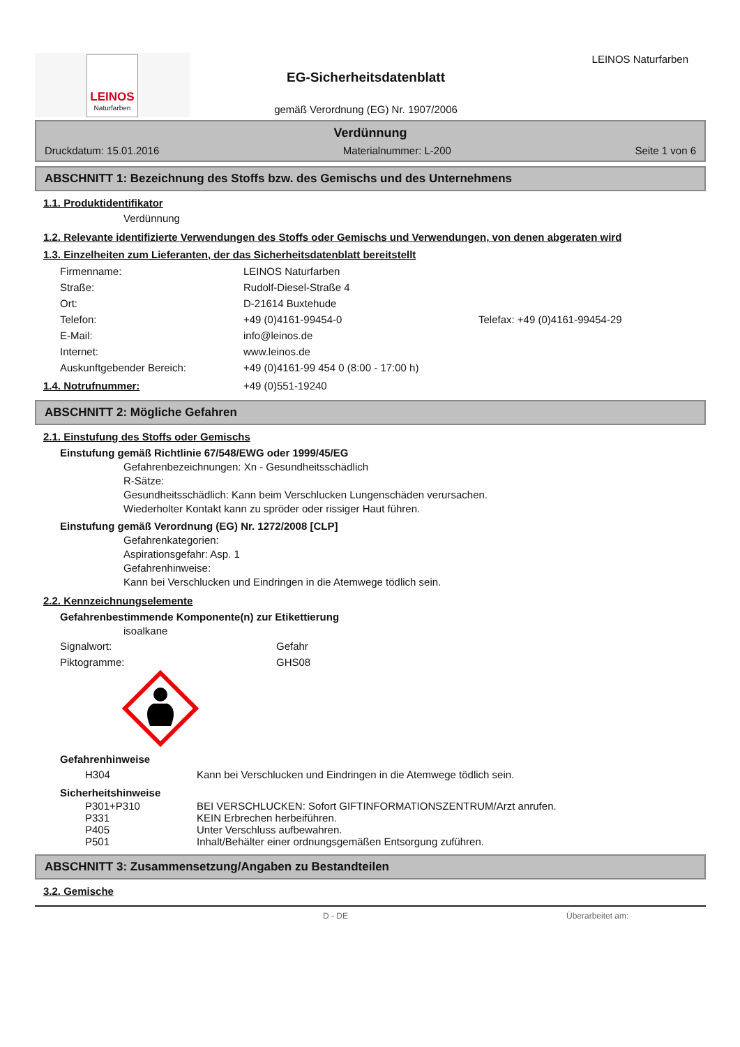LEINOS
Naturfarben
EG-Sicherheitsdatenblatt
gemäß Verordnung (EG) Nr. 1907/2006
LEINOS Naturfarben
Verdünnung
Druckdatum: 15.01.2016 Materialnummer: L-200 Seite 1 von 6
ABSCHNITT 1: Bezeichnung des Stoffs bzw. des Gemischs und des Unternehmens
1.1. Produktidentifikator
Verdünnung
1.2. Relevante identifizierte Verwendungen des Stoffs oder Gemischs und Verwendungen, von denen abgeraten wird
1.3. Einzelheiten zum Lieferanten, der das Sicherheitsdatenblatt bereitstellt
| Firmenname: | LEINOS Naturfarben | |
| Straße: | Rudolf-Diesel-Straße 4 | |
| Ort: | D-21614 Buxtehude | |
| Telefon: | +49 (0)4161-99454-0 | Telefax: +49 (0)4161-99454-29 |
| E-Mail: | info@leinos.de | |
| Internet: | www.leinos.de | |
| Auskunftgebender Bereich: | +49 (0)4161-99 454 0 (8:00 - 17:00 h) | |
1.4. Notrufnummer: +49 (0)551-19240
ABSCHNITT 2: Mögliche Gefahren
2.1. Einstufung des Stoffs oder Gemischs
Einstufung gemäß Richtlinie 67/548/EWG oder 1999/45/EG
Gefahrenbezeichnungen: Xn - Gesundheitsschädlich
R-Sätze:
Gesundheitsschädlich: Kann beim Verschlucken Lungenschäden verursachen.
Wiederholter Kontakt kann zu spröder oder rissiger Haut führen.
Einstufung gemäß Verordnung (EG) Nr. 1272/2008 [CLP]
Gefahrenkategorien:
Aspirationsgefahr: Asp. 1
Gefahrenhinweise:
Kann bei Verschlucken und Eindringen in die Atemwege tödlich sein.
2.2. Kennzeichnungselemente
Gefahrenbestimmende Komponente(n) zur Etikettierung
isoalkane
| Signalwort: | Gefahr |
| Piktogramme: | GHS08 |
Gefahrenhinweise
| H304 | Kann bei Verschlucken und Eindringen in die Atemwege tödlich sein. |
Sicherheitshinweise
| P301+P310 | BEI VERSCHLUCKEN: Sofort GIFTINFORMATIONSZENTRUM/Arzt anrufen. |
| P331 | KEIN Erbrechen herbeiführen. |
| P405 | Unter Verschluss aufbewahren. |
| P501 | Inhalt/Behälter einer ordnungsgemäßen Entsorgung zuführen. |
ABSCHNITT 3: Zusammensetzung/Angaben zu Bestandteilen
3.2. Gemische
D - DE Überarbeitet am: